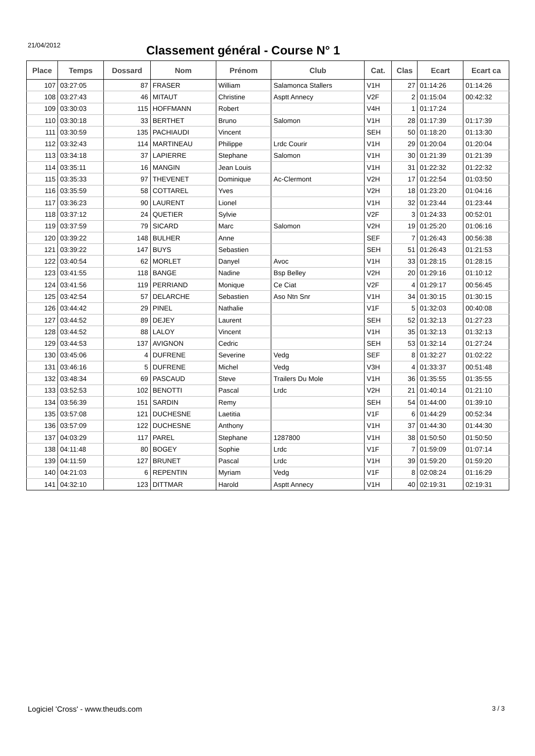21/04/2012
Classement général - Course N° 1
| Place | Temps | Dossard | Nom | Prénom | Club | Cat. | Clas | Ecart | Ecart ca |
| --- | --- | --- | --- | --- | --- | --- | --- | --- | --- |
| 107 | 03:27:05 | 87 | FRASER | William | Salamonca Stallers | V1H | 27 | 01:14:26 | 01:14:26 |
| 108 | 03:27:43 | 46 | MITAUT | Christine | Asptt Annecy | V2F | 2 | 01:15:04 | 00:42:32 |
| 109 | 03:30:03 | 115 | HOFFMANN | Robert | | V4H | 1 | 01:17:24 | |
| 110 | 03:30:18 | 33 | BERTHET | Bruno | Salomon | V1H | 28 | 01:17:39 | 01:17:39 |
| 111 | 03:30:59 | 135 | PACHIAUDI | Vincent | | SEH | 50 | 01:18:20 | 01:13:30 |
| 112 | 03:32:43 | 114 | MARTINEAU | Philippe | Lrdc Courir | V1H | 29 | 01:20:04 | 01:20:04 |
| 113 | 03:34:18 | 37 | LAPIERRE | Stephane | Salomon | V1H | 30 | 01:21:39 | 01:21:39 |
| 114 | 03:35:11 | 16 | MANGIN | Jean Louis | | V1H | 31 | 01:22:32 | 01:22:32 |
| 115 | 03:35:33 | 97 | THEVENET | Dominique | Ac-Clermont | V2H | 17 | 01:22:54 | 01:03:50 |
| 116 | 03:35:59 | 58 | COTTAREL | Yves | | V2H | 18 | 01:23:20 | 01:04:16 |
| 117 | 03:36:23 | 90 | LAURENT | Lionel | | V1H | 32 | 01:23:44 | 01:23:44 |
| 118 | 03:37:12 | 24 | QUETIER | Sylvie | | V2F | 3 | 01:24:33 | 00:52:01 |
| 119 | 03:37:59 | 79 | SICARD | Marc | Salomon | V2H | 19 | 01:25:20 | 01:06:16 |
| 120 | 03:39:22 | 148 | BULHER | Anne | | SEF | 7 | 01:26:43 | 00:56:38 |
| 121 | 03:39:22 | 147 | BUYS | Sebastien | | SEH | 51 | 01:26:43 | 01:21:53 |
| 122 | 03:40:54 | 62 | MORLET | Danyel | Avoc | V1H | 33 | 01:28:15 | 01:28:15 |
| 123 | 03:41:55 | 118 | BANGE | Nadine | Bsp Belley | V2H | 20 | 01:29:16 | 01:10:12 |
| 124 | 03:41:56 | 119 | PERRIAND | Monique | Ce Ciat | V2F | 4 | 01:29:17 | 00:56:45 |
| 125 | 03:42:54 | 57 | DELARCHE | Sebastien | Aso Ntn Snr | V1H | 34 | 01:30:15 | 01:30:15 |
| 126 | 03:44:42 | 29 | PINEL | Nathalie | | V1F | 5 | 01:32:03 | 00:40:08 |
| 127 | 03:44:52 | 89 | DEJEY | Laurent | | SEH | 52 | 01:32:13 | 01:27:23 |
| 128 | 03:44:52 | 88 | LALOY | Vincent | | V1H | 35 | 01:32:13 | 01:32:13 |
| 129 | 03:44:53 | 137 | AVIGNON | Cedric | | SEH | 53 | 01:32:14 | 01:27:24 |
| 130 | 03:45:06 | 4 | DUFRENE | Severine | Vedg | SEF | 8 | 01:32:27 | 01:02:22 |
| 131 | 03:46:16 | 5 | DUFRENE | Michel | Vedg | V3H | 4 | 01:33:37 | 00:51:48 |
| 132 | 03:48:34 | 69 | PASCAUD | Steve | Trailers Du Mole | V1H | 36 | 01:35:55 | 01:35:55 |
| 133 | 03:52:53 | 102 | BENOTTI | Pascal | Lrdc | V2H | 21 | 01:40:14 | 01:21:10 |
| 134 | 03:56:39 | 151 | SARDIN | Remy | | SEH | 54 | 01:44:00 | 01:39:10 |
| 135 | 03:57:08 | 121 | DUCHESNE | Laetitia | | V1F | 6 | 01:44:29 | 00:52:34 |
| 136 | 03:57:09 | 122 | DUCHESNE | Anthony | | V1H | 37 | 01:44:30 | 01:44:30 |
| 137 | 04:03:29 | 117 | PAREL | Stephane | 1287800 | V1H | 38 | 01:50:50 | 01:50:50 |
| 138 | 04:11:48 | 80 | BOGEY | Sophie | Lrdc | V1F | 7 | 01:59:09 | 01:07:14 |
| 139 | 04:11:59 | 127 | BRUNET | Pascal | Lrdc | V1H | 39 | 01:59:20 | 01:59:20 |
| 140 | 04:21:03 | 6 | REPENTIN | Myriam | Vedg | V1F | 8 | 02:08:24 | 01:16:29 |
| 141 | 04:32:10 | 123 | DITTMAR | Harold | Asptt Annecy | V1H | 40 | 02:19:31 | 02:19:31 |
Logiciel 'Cross' - www.theuds.com 3 / 3